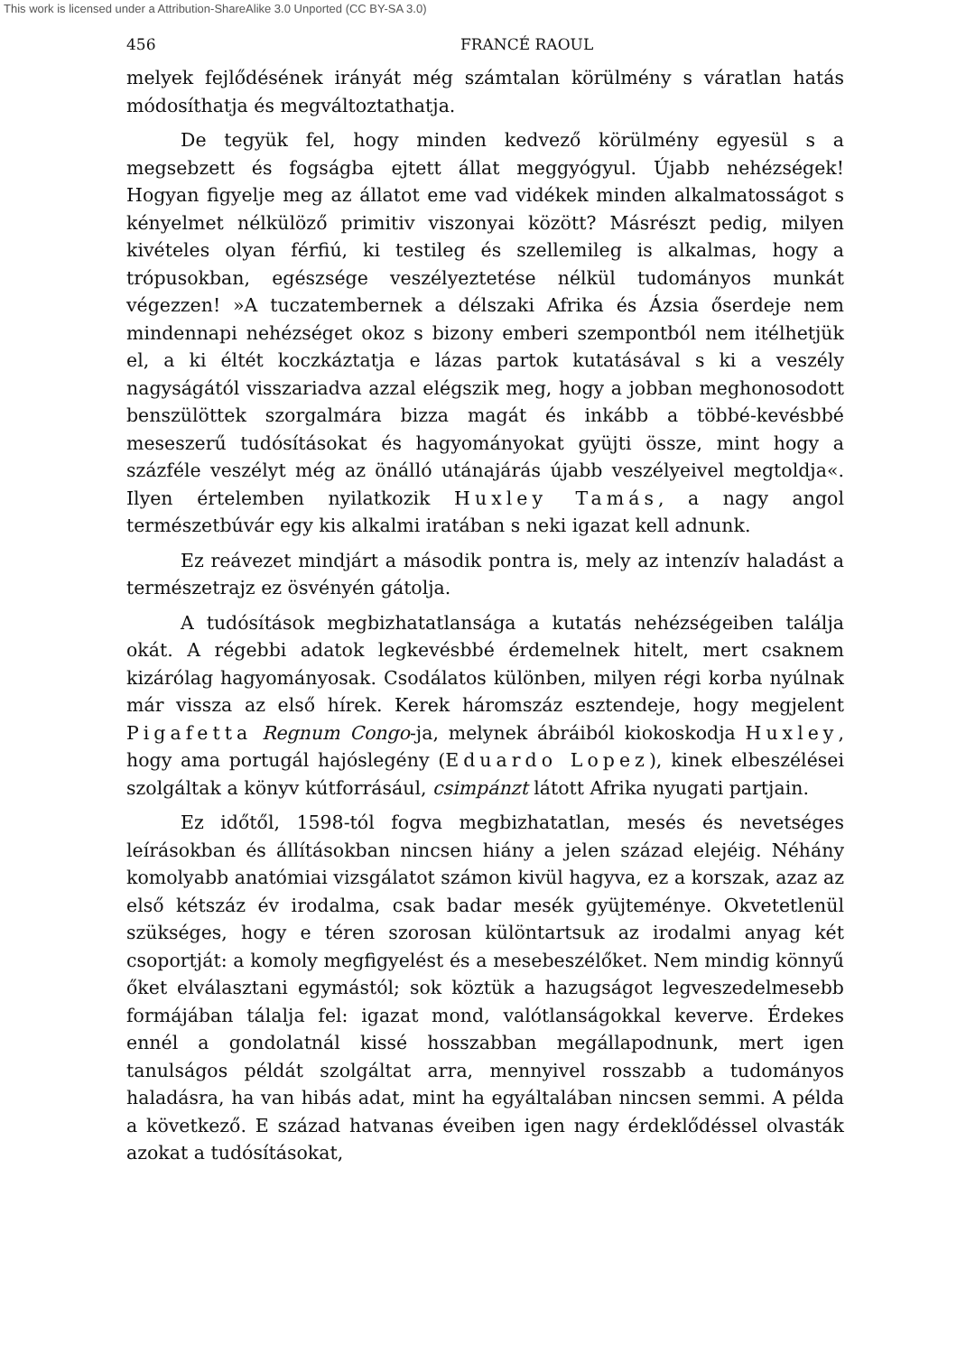This work is licensed under a Attribution-ShareAlike 3.0 Unported (CC BY-SA 3.0)
456 FRANCÉ RAOUL
melyek fejlődésének irányát még számtalan körülmény s váratlan hatás módosíthatja és megváltoztathatja.
De tegyük fel, hogy minden kedvező körülmény egyesül s a megsebzett és fogságba ejtett állat meggyógyul. Újabb nehézségek! Hogyan figyelje meg az állatot eme vad vidékek minden alkalmatosságot s kényelmet nélkülöző primitiv viszonyai között? Másrészt pedig, milyen kivételes olyan férfiú, ki testileg és szellemileg is alkalmas, hogy a trópusokban, egészsége veszélyeztetése nélkül tudományos munkát végezzen! »A tuczatembernek a délszaki Afrika és Ázsia őserdeje nem mindennapi nehézséget okoz s bizony emberi szempontból nem itélhetjük el, a ki éltét koczkáztatja e lázas partok kutatásával s ki a veszély nagyságától visszariadva azzal elégszik meg, hogy a jobban meghonosodott benszülöttek szorgalmára bizza magát és inkább a többé-kevésbbé meseszerű tudósításokat és hagyományokat gyüjti össze, mint hogy a százféle veszélyt még az önálló utánajárás újabb veszélyeivel megtoldja«. Ilyen értelemben nyilatkozik Huxley Tamás, a nagy angol természetbúvár egy kis alkalmi iratában s neki igazat kell adnunk.
Ez reávezet mindjárt a második pontra is, mely az intenzív haladást a természetrajz ez ösvényén gátolja.
A tudósítások megbizhatatlansága a kutatás nehézségeiben találja okát. A régebbi adatok legkevésbbé érdemelnek hitelt, mert csaknem kizárólag hagyományosak. Csodálatos különben, milyen régi korba nyúlnak már vissza az első hírek. Kerek háromszáz esztendeje, hogy megjelent Pigafetta Regnum Congo-ja, melynek ábráiból kiokoskodja Huxley, hogy ama portugál hajóslegény (Eduardo Lopez), kinek elbeszélései szolgáltak a könyv kútforrásául, csimpánzt látott Afrika nyugati partjain.
Ez időtől, 1598-tól fogva megbizhatatlan, mesés és nevetséges leírásokban és állításokban nincsen hiány a jelen század elejéig. Néhány komolyabb anatómiai vizsgálatot számon kivül hagyva, ez a korszak, azaz az első kétszáz év irodalma, csak badar mesék gyüjteménye. Okvetetlenül szükséges, hogy e téren szorosan különtartsuk az irodalmi anyag két csoportját: a komoly megfigyelést és a mesebeszélőket. Nem mindig könnyű őket elválasztani egymástól; sok köztük a hazugságot legveszedelmesebb formájában tálalja fel: igazat mond, valótlanságokkal keverve. Érdekes ennél a gondolatnál kissé hosszabban megállapodnunk, mert igen tanulságos példát szolgáltat arra, mennyivel rosszabb a tudományos haladásra, ha van hibás adat, mint ha egyáltalában nincsen semmi. A példa a következő. E század hatvanas éveiben igen nagy érdeklődéssel olvasták azokat a tudósításokat,